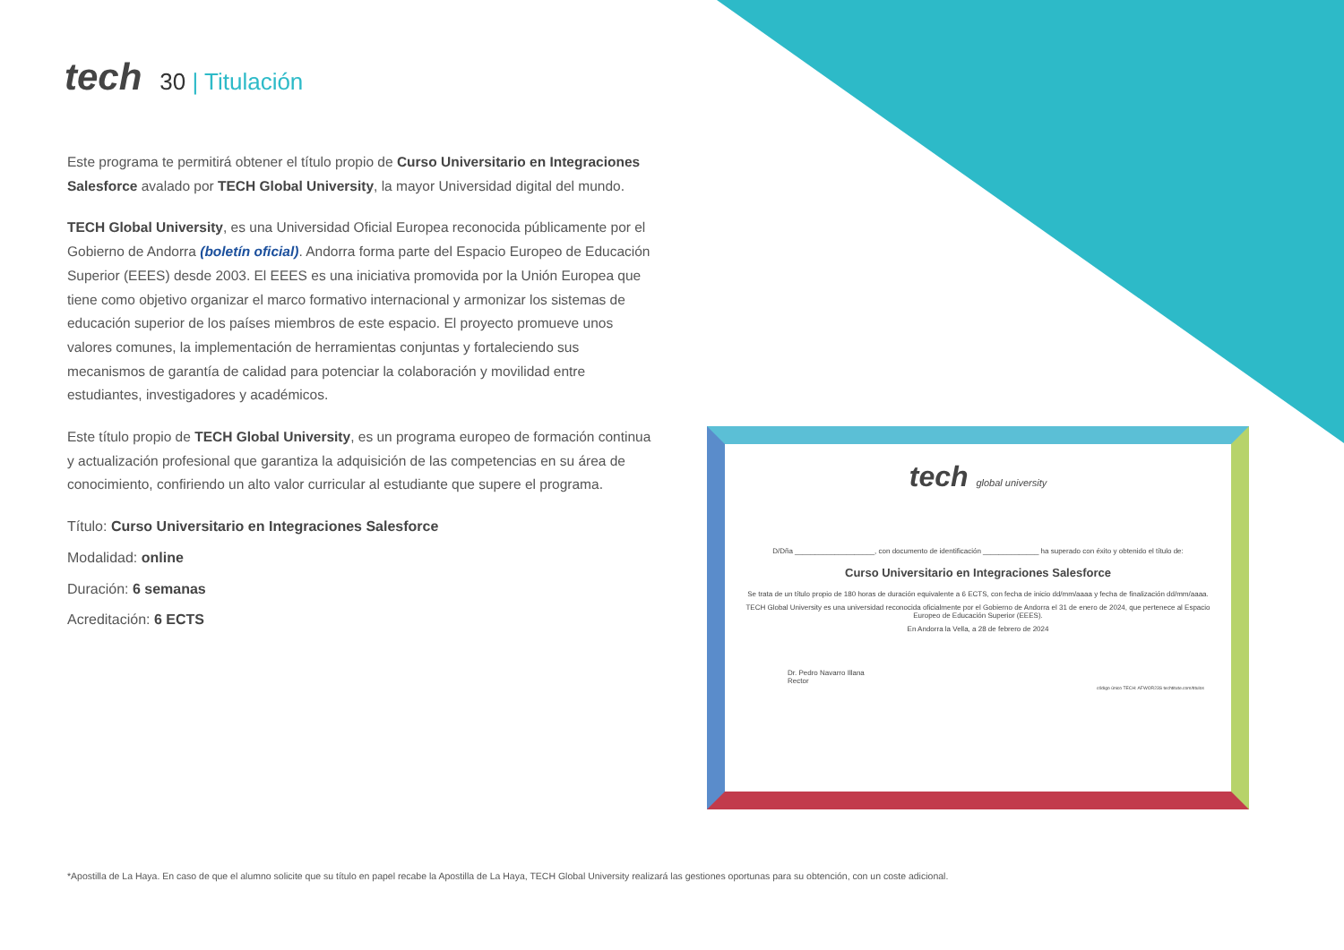tech
30 | Titulación
Este programa te permitirá obtener el título propio de Curso Universitario en Integraciones Salesforce avalado por TECH Global University, la mayor Universidad digital del mundo.
TECH Global University, es una Universidad Oficial Europea reconocida públicamente por el Gobierno de Andorra (boletín oficial). Andorra forma parte del Espacio Europeo de Educación Superior (EEES) desde 2003. El EEES es una iniciativa promovida por la Unión Europea que tiene como objetivo organizar el marco formativo internacional y armonizar los sistemas de educación superior de los países miembros de este espacio. El proyecto promueve unos valores comunes, la implementación de herramientas conjuntas y fortaleciendo sus mecanismos de garantía de calidad para potenciar la colaboración y movilidad entre estudiantes, investigadores y académicos.
Este título propio de TECH Global University, es un programa europeo de formación continua y actualización profesional que garantiza la adquisición de las competencias en su área de conocimiento, confiriendo un alto valor curricular al estudiante que supere el programa.
Título: Curso Universitario en Integraciones Salesforce
Modalidad: online
Duración: 6 semanas
Acreditación: 6 ECTS
tech global university
D/Dña ____________________, con documento de identificación ______________ ha superado con éxito y obtenido el título de:
Curso Universitario en Integraciones Salesforce
Se trata de un título propio de 180 horas de duración equivalente a 6 ECTS, con fecha de inicio dd/mm/aaaa y fecha de finalización dd/mm/aaaa.
TECH Global University es una universidad reconocida oficialmente por el Gobierno de Andorra el 31 de enero de 2024, que pertenece al Espacio Europeo de Educación Superior (EEES).
En Andorra la Vella, a 28 de febrero de 2024
Dr. Pedro Navarro Illana
Rector
código único TECH: AFWOR23S techtitute.com/titulos
*Apostilla de La Haya. En caso de que el alumno solicite que su título en papel recabe la Apostilla de La Haya, TECH Global University realizará las gestiones oportunas para su obtención, con un coste adicional.